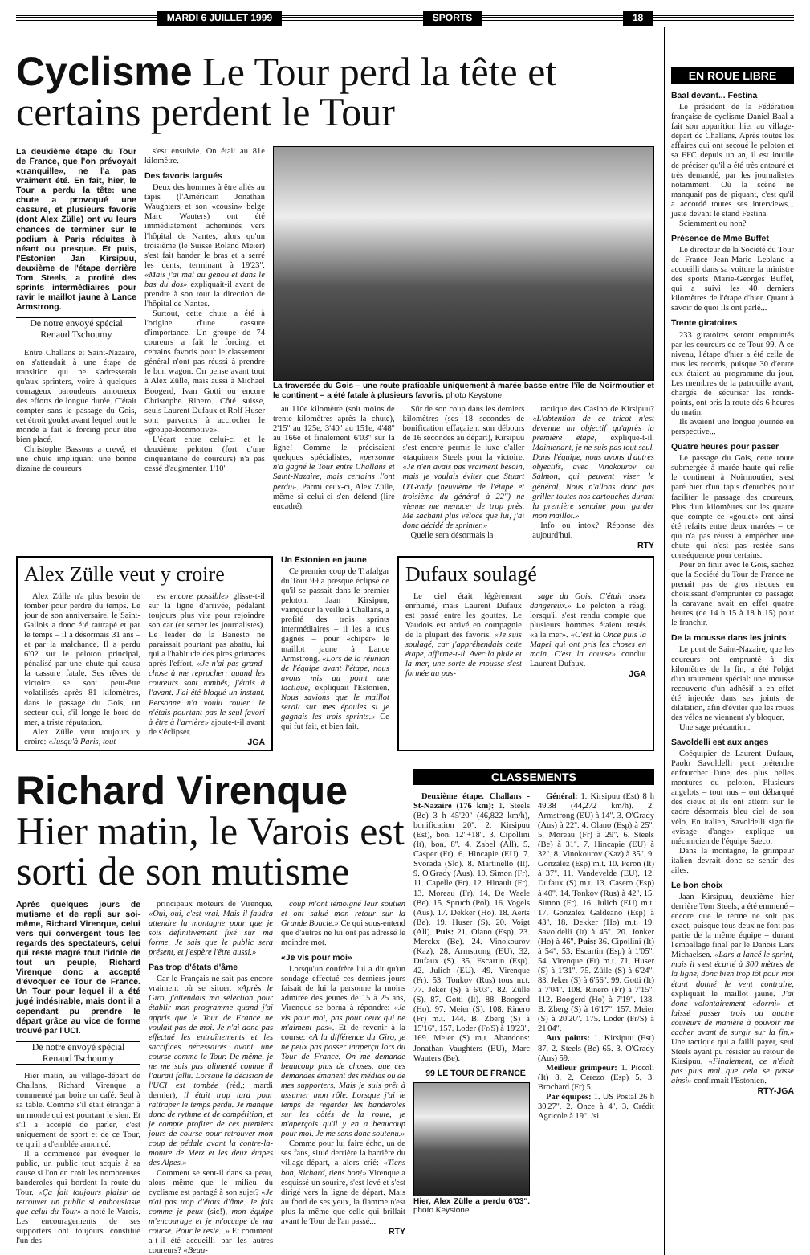MARDI 6 JUILLET 1999 SPORTS 18
Cyclisme Le Tour perd la tête et certains perdent le Tour
La deuxième étape du Tour de France, que l'on prévoyait «tranquille», ne l'a pas vraiment été. En fait, hier, le Tour a perdu la tête: une chute a provoqué une cassure, et plusieurs favoris (dont Alex Zülle) ont vu leurs chances de terminer sur le podium à Paris réduites à néant ou presque. Et puis, l'Estonien Jan Kirsipuu, deuxième de l'étape derrière Tom Steels, a profité des sprints intermédiaires pour ravir le maillot jaune à Lance Armstrong.
De notre envoyé spécial
Renaud Tschoumy
Entre Challans et Saint-Nazaire, on s'attendait à une étape de transition qui ne s'adresserait qu'aux sprinters, voire à quelques courageux baroudeurs amoureux des efforts de longue durée. C'était compter sans le passage du Gois, cet étroit goulet avant lequel tout le monde a fait le forcing pour être bien placé.
Christophe Bassons a crevé, et une chute impliquant une bonne dizaine de coureurs
s'est ensuivie. On était au 81e kilomètre.
Des favoris largués
Deux des hommes à être allés au tapis (l'Américain Jonathan Waughters et son «cousin» belge Marc Wauters) ont été immédiatement acheminés vers l'hôpital de Nantes, alors qu'un troisième (le Suisse Roland Meier) s'est fait bander le bras et a serré les dents, terminant à 19'23''. «Mais j'ai mal au genou et dans le bas du dos» expliquait-il avant de prendre à son tour la direction de l'hôpital de Nantes.
Surtout, cette chute a été à l'origine d'une cassure d'importance. Un groupe de 74 coureurs a fait le forcing, et certains favoris pour le classement général n'ont pas réussi à prendre le bon wagon. On pense avant tout à Alex Zülle, mais aussi à Michael Boogerd, Ivan Gotti ou encore Christophe Rinero. Côté suisse, seuls Laurent Dufaux et Rolf Huser sont parvenus à accrocher le «groupe-locomotive».
L'écart entre celui-ci et le deuxième peloton (fort d'une cinquantaine de coureurs) n'a pas cessé d'augmenter. 1'10''
La traversée du Gois – une route praticable uniquement à marée basse entre l'île de Noirmoutier et le continent – a été fatale à plusieurs favoris. photo Keystone
au 110e kilomètre (soit moins de trente kilomètres après la chute), 2'15'' au 125e, 3'40'' au 151e, 4'48'' au 166e et finalement 6'03'' sur la ligne! Comme le précisaient quelques spécialistes, «personne n'a gagné le Tour entre Challans et Saint-Nazaire, mais certains l'ont perdu». Parmi ceux-ci, Alex Zülle, même si celui-ci s'en défend (lire encadré).
Sûr de son coup dans les derniers kilomètres (ses 18 secondes de bonification effaçaient son débours de 16 secondes au départ), Kirsipuu s'est encore permis le luxe d'aller «taquiner» Steels pour la victoire. «Je n'en avais pas vraiment besoin, mais je voulais éviter que Stuart O'Grady (neuvième de l'étape et troisième du général à 22'') ne vienne me menacer de trop près. Me sachant plus véloce que lui, j'ai donc décidé de sprinter.»
Quelle sera désormais la
tactique des Casino de Kirsipuu? «L'obtention de ce tricot n'est devenue un objectif qu'après la première étape, explique-t-il. Maintenant, je ne suis pas tout seul. Dans l'équipe, nous avons d'autres objectifs, avec Vinokourov ou Salmon, qui peuvent viser le général. Nous n'allons donc pas griller toutes nos cartouches durant la première semaine pour garder mon maillot.»
Info ou intox? Réponse dès aujourd'hui.
RTY
Alex Zülle veut y croire
Alex Zülle n'a plus besoin de tomber pour perdre du temps. Le jour de son anniversaire, le Saint-Gallois a donc été rattrapé et par le temps – il a désormais 31 ans – et par la malchance. Il a perdu 6'02 sur le peloton principal, pénalisé par une chute qui causa la cassure fatale. Ses rêves de victoire se sont peut-être volatilisés après 81 kilomètres, dans le passage du Gois, un secteur qui, s'il longe le bord de mer, a triste réputation.
Alex Zülle veut toujours y croire: «Jusqu'à Paris, tout
est encore possible» glisse-t-il sur la ligne d'arrivée, pédalant toujours plus vite pour rejoindre son car (et semer les journalistes). Le leader de la Banesto ne paraissait pourtant pas abattu, lui qui a l'habitude des pires grimaces après l'effort. «Je n'ai pas grand-chose à me reprocher: quand les coureurs sont tombés, j'étais à l'avant. J'ai été bloqué un instant. Personne n'a voulu rouler. Je n'étais pourtant pas le seul favori à être à l'arrière» ajoute-t-il avant de s'éclipser.
JGA
Un Estonien en jaune
Ce premier coup de Trafalgar du Tour 99 a presque éclipsé ce qu'il se passait dans le premier peloton. Jaan Kirsipuu, vainqueur la veille à Challans, a profité des trois sprints intermédiaires – il les a tous gagnés – pour «chiper» le maillot jaune à Lance Armstrong. «Lors de la réunion de l'équipe avant l'étape, nous avons mis au point une tactique, expliquait l'Estonien. Nous savions que le maillot serait sur mes épaules si je gagnais les trois sprints.» Ce qui fut fait, et bien fait.
Dufaux soulagé
Le ciel était légèrement enrhumé, mais Laurent Dufaux est passé entre les gouttes. Le Vaudois est arrivé en compagnie de la plupart des favoris. «Je suis soulagé, car j'appréhendais cette étape, affirme-t-il. Avec la pluie et la mer, une sorte de mousse s'est formée au pas-
sage du Gois. C'était assez dangereux.» Le peloton a réagi lorsqu'il s'est rendu compte que plusieurs hommes étaient restés «à la mer». «C'est la Once puis la Mapei qui ont pris les choses en main. C'est la course» conclut Laurent Dufaux.
JGA
Richard Virenque Hier matin, le Varois est sorti de son mutisme
Après quelques jours de mutisme et de repli sur soi-même, Richard Virenque, celui vers qui convergent tous les regards des spectateurs, celui qui reste magré tout l'idole de tout un peuple, Richard Virenque donc a accepté d'évoquer ce Tour de France. Un Tour pour lequel il a été jugé indésirable, mais dont il a cependant pu prendre le départ grâce au vice de forme trouvé par l'UCI.
De notre envoyé spécial
Renaud Tschoumy
Hier matin, au village-départ de Challans, Richard Virenque a commencé par boire un café. Seul à sa table. Comme s'il était étranger à un monde qui est pourtant le sien. Et s'il a accepté de parler, c'est uniquement de sport et de ce Tour, ce qu'il a d'emblée annoncé.
Il a commencé par évoquer le public, un public tout acquis à sa cause si l'on en croit les nombreuses banderoles qui bordent la route du Tour. «Ça fait toujours plaisir de retrouver un public si enthousiaste que celui du Tour» a noté le Varois. Les encouragements de ses supporters ont toujours constitué l'un des
principaux moteurs de Virenque. «Oui, oui, c'est vrai. Mais il faudra attendre la montagne pour que je sois définitivement fixé sur ma forme. Je sais que le public sera présent, et j'espère l'être aussi.»
Pas trop d'états d'âme
Car le Français ne sait pas encore vraiment où se situer. «Après le Giro, j'attendais ma sélection pour établir mon programme quand j'ai appris que le Tour de France ne voulait pas de moi. Je n'ai donc pas effectué les entraînements et les sacrifices nécessaires avant une course comme le Tour. De même, je ne me suis pas alimenté comme il l'aurait fallu. Lorsque la décision de l'UCI est tombée (réd.: mardi dernier), il était trop tard pour rattraper le temps perdu. Je manque donc de rythme et de compétition, et je compte profiter de ces premiers jours de course pour retrouver mon coup de pédale avant la contre-la-montre de Metz et les deux étapes des Alpes.»
Comment se sent-il dans sa peau, alors même que le milieu du cyclisme est partagé à son sujet? «Je n'ai pas trop d'états d'âme. Je fais comme je peux (sic!), mon équipe m'encourage et je m'occupe de ma course. Pour le reste...» Et comment a-t-il été accueilli par les autres coureurs? «Beau-
coup m'ont témoigné leur soutien et ont salué mon retour sur la Grande Boucle.» Ce qui sous-entend que d'autres ne lui ont pas adressé le moindre mot.
«Je vis pour moi»
Lorsqu'un confrère lui a dit qu'un sondage effectué ces derniers jours faisait de lui la personne la moins admirée des jeunes de 15 à 25 ans, Virenque se borna à répondre: «Je vis pour moi, pas pour ceux qui ne m'aiment pas». Et de revenir à la course: «A la différence du Giro, je ne peux pas passer inaperçu lors du Tour de France. On me demande beaucoup plus de choses, que ces demandes émanent des médias ou de mes supporters. Mais je suis prêt à assumer mon rôle. Lorsque j'ai le temps de regarder les banderoles sur les côtés de la route, je m'aperçois qu'il y en a beaucoup pour moi. Je me sens donc soutenu.»
Comme pour lui faire écho, un de ses fans, situé derrière la barrière du village-départ, a alors crié: «Tiens bon, Richard, tiens bon!» Virenque a esquissé un sourire, s'est levé et s'est dirigé vers la ligne de départ. Mais au fond de ses yeux, la flamme n'est plus la même que celle qui brillait avant le Tour de l'an passé...
RTY
CLASSEMENTS
Deuxième étape. Challans - St-Nazaire (176 km): 1. Steels (Be) 3 h 45'20'' (46,822 km/h), bonification 20''. 2. Kirsipuu (Est), bon. 12''+18''. 3. Cipollini (It), bon. 8''. 4. Zabel (All). 5. Casper (Fr). 6. Hincapie (EU). 7. Svorada (Slo). 8. Martinello (It). 9. O'Grady (Aus). 10. Simon (Fr). 11. Capelle (Fr). 12. Hinault (Fr). 13. Moreau (Fr). 14. De Waele (Be). 15. Spruch (Pol). 16. Vogels (Aus). 17. Dekker (Ho). 18. Aerts (Be). 19. Huser (S). 20. Voigt (All). Puis: 21. Olano (Esp). 23. Merckx (Be). 24. Vinokourov (Kaz). 28. Armstrong (EU). 32. Dufaux (S). 35. Escartin (Esp). 42. Julich (EU). 49. Virenque (Fr). 53. Tonkov (Rus) tous m.t. 77. Jeker (S) à 6'03''. 82. Zülle (S). 87. Gotti (It). 88. Boogerd (Ho). 97. Meier (S). 108. Rinero (Fr) m.t. 144. B. Zberg (S) à 15'16''. 157. Loder (Fr/S) à 19'23''. 169. Meier (S) m.t. Abandons: Jonathan Vaughters (EU), Marc Wauters (Be).
99 LE TOUR DE FRANCE
Hier, Alex Zülle a perdu 6'03''. photo Keystone
Général: 1. Kirsipuu (Est) 8 h 49'38 (44,272 km/h). 2. Armstrong (EU) à 14''. 3. O'Grady (Aus) à 22''. 4. Olano (Esp) à 25''. 5. Moreau (Fr) à 29''. 6. Steels (Be) à 31''. 7. Hincapie (EU) à 32''. 8. Vinokourov (Kaz) à 35''. 9. Gonzalez (Esp) m.t. 10. Peron (It) à 37''. 11. Vandevelde (EU). 12. Dufaux (S) m.t. 13. Casero (Esp) à 40''. 14. Tonkov (Rus) à 42''. 15. Simon (Fr). 16. Julich (EU) m.t. 17. Gonzalez Galdeano (Esp) à 43''. 18. Dekker (Ho) m.t. 19. Savoldelli (It) à 45''. 20. Jonker (Ho) à 46''. Puis: 36. Cipollini (It) à 54''. 53. Escartin (Esp) à 1'05''. 54. Virenque (Fr) m.t. 71. Huser (S) à 1'31''. 75. Zülle (S) à 6'24''. 83. Jeker (S) à 6'56''. 99. Gotti (It) à 7'04''. 108. Rinero (Fr) à 7'15''. 112. Boogerd (Ho) à 7'19''. 138. B. Zberg (S) à 16'17''. 157. Meier (S) à 20'20''. 175. Loder (Fr/S) à 21'04''.
Aux points: 1. Kirsipuu (Est) 87. 2. Steels (Be) 65. 3. O'Grady (Aus) 59.
Meilleur grimpeur: 1. Piccoli (It) 8. 2. Cerezo (Esp) 5. 3. Brochard (Fr) 5.
Par équipes: 1. US Postal 26 h 30'27''. 2. Once à 4''. 3. Crédit Agricole à 19''. /si
EN ROUE LIBRE
Baal devant... Festina
Le président de la Fédération française de cyclisme Daniel Baal a fait son apparition hier au village-départ de Challans. Après toutes les affaires qui ont secoué le peloton et sa FFC depuis un an, il est inutile de préciser qu'il a été très entouré et très demandé, par les journalistes notamment. Où la scène ne manquait pas de piquant, c'est qu'il a accordé toutes ses interviews... juste devant le stand Festina.
Sciemment ou non?
Présence de Mme Buffet
Le directeur de la Société du Tour de France Jean-Marie Leblanc a accueilli dans sa voiture la ministre des sports Marie-Georges Buffet, qui a suivi les 40 derniers kilomètres de l'étape d'hier. Quant à savoir de quoi ils ont parlé...
Trente giratoires
233 giratoires seront empruntés par les coureurs de ce Tour 99. A ce niveau, l'étape d'hier a été celle de tous les records, puisque 30 d'entre eux étaient au programme du jour. Les membres de la patrouille avant, chargés de sécuriser les ronds-points, ont pris la route dès 6 heures du matin.
Ils avaient une longue journée en perspective...
Quatre heures pour passer
Le passage du Gois, cette route submergée à marée haute qui relie le continent à Noirmoutier, s'est paré hier d'un tapis d'enrobés pour faciliter le passage des coureurs. Plus d'un kilomètres sur les quatre que compte ce «goulet» ont ainsi été refaits entre deux marées – ce qui n'a pas réussi à empêcher une chute qui n'est pas restée sans conséquence pour certains.
Pour en finir avec le Gois, sachez que la Société du Tour de France ne prenait pas de gros risques en choisissant d'emprunter ce passage: la caravane avait en effet quatre heures (de 14 h 15 à 18 h 15) pour le franchir.
De la mousse dans les joints
Le pont de Saint-Nazaire, que les coureurs ont emprunté à dix kilomètres de la fin, a été l'objet d'un traitement spécial: une mousse recouverte d'un adhésif a en effet été injectée dans ses joints de dilatation, afin d'éviter que les roues des vélos ne viennent s'y bloquer.
Une sage précaution.
Savoldelli est aux anges
Coéquipier de Laurent Dufaux, Paolo Savoldelli peut prétendre enfourcher l'une des plus belles montures du peloton. Plusieurs angelots – tout nus – ont débarqué des cieux et ils ont atterri sur le cadre désormais bleu ciel de son vélo. En italien, Savoldelli signifie «visage d'ange» explique un mécanicien de l'équipe Saeco.
Dans la montagne, le grimpeur italien devrait donc se sentir des ailes.
Le bon choix
Jaan Kirsipuu, deuxième hier derrière Tom Steels, a été emmené – encore que le terme ne soit pas exact, puisque tous deux ne font pas partie de la même équipe – durant l'emballage final par le Danois Lars Michaelsen. «Lars a lancé le sprint, mais il s'est écarté à 300 mètres de la ligne, donc bien trop tôt pour moi étant donné le vent contraire, expliquait le maillot jaune. J'ai donc volontairement «dormi» et laissé passer trois ou quatre coureurs de manière à pouvoir me cacher avant de surgir sur la fin.» Une tactique qui a failli payer, seul Steels ayant pu résister au retour de Kirsipuu. «Finalement, ce n'était pas plus mal que cela se passe ainsi» confirmait l'Estonien.
RTY-JGA